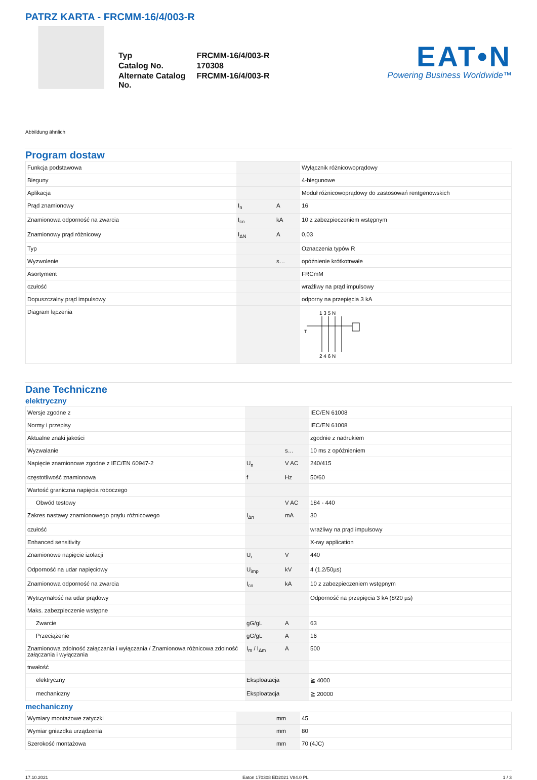PATRZ KARTA - FRCMM-16/4/003-R
| Typ | FRCMM-16/4/003-R |
| Catalog No. | 170308 |
| Alternate Catalog No. | FRCMM-16/4/003-R |
EAT•N
Powering Business Worldwide™
Abbildung ähnlich
Program dostaw
| Funkcja podstawowa | | | Wyłącznik różnicowoprądowy |
| Bieguny | | | 4-biegunowe |
| Aplikacja | | | Moduł różnicowoprądowy do zastosowań rentgenowskich |
| Prąd znamionowy | I<sub>n</sub> | A | 16 |
| Znamionowa odporność na zwarcia | I<sub>cn</sub> | kA | 10 z zabezpieczeniem wstępnym |
| Znamionowy prąd różnicowy | I<sub>ΔN</sub> | A | 0,03 |
| Typ | | | Oznaczenia typów R |
| Wyzwolenie | | s… | opóźnienie krótkotrwałe |
| Asortyment | | | FRCmM |
| czułość | | | wrażliwy na prąd impulsowy |
| Dopuszczalny prąd impulsowy | | | odporny na przepięcia 3 kA |
| Diagram łączenia | | | 1 3 5 N T 2 4 6 N |
Dane Techniczne
elektryczny
| Wersje zgodne z | | | IEC/EN 61008 |
| Normy i przepisy | | | IEC/EN 61008 |
| Aktualne znaki jakości | | | zgodnie z nadrukiem |
| Wyzwalanie | | s… | 10 ms z opóźnieniem |
| Napięcie znamionowe zgodne z IEC/EN 60947-2 | U<sub>n</sub> | V AC | 240/415 |
| częstotliwość znamionowa | f | Hz | 50/60 |
| Wartość graniczna napięcia roboczego | | | |
| Obwód testowy | | V AC | 184 - 440 |
| Zakres nastawy znamionowego prądu różnicowego | I<sub>Δn</sub> | mA | 30 |
| czułość | | | wrażliwy na prąd impulsowy |
| Enhanced sensitivity | | | X-ray application |
| Znamionowe napięcie izolacji | U<sub>i</sub> | V | 440 |
| Odporność na udar napięciowy | U<sub>imp</sub> | kV | 4 (1.2/50µs) |
| Znamionowa odporność na zwarcia | I<sub>cn</sub> | kA | 10 z zabezpieczeniem wstępnym |
| Wytrzymałość na udar prądowy | | | Odporność na przepięcia 3 kA (8/20 µs) |
| Maks. zabezpieczenie wstępne | | | |
| Zwarcie | gG/gL | A | 63 |
| Przeciążenie | gG/gL | A | 16 |
| Znamionowa zdolność załączania i wyłączania / Znamionowa różnicowa zdolność załączania i wyłączania | I<sub>m</sub> / I<sub>Δm</sub> | A | 500 |
| trwałość | | | |
| elektryczny | Eksploatacja | | ≧ 4000 |
| mechaniczny | Eksploatacja | | ≧ 20000 |
mechaniczny
| Wymiary montażowe zatyczki | | mm | 45 |
| Wymiar gniazdka urządzenia | | mm | 80 |
| Szerokość montażowa | | mm | 70 (4JC) |
17.10.2021 Eaton 170308 ED2021 V84.0 PL 1 / 3